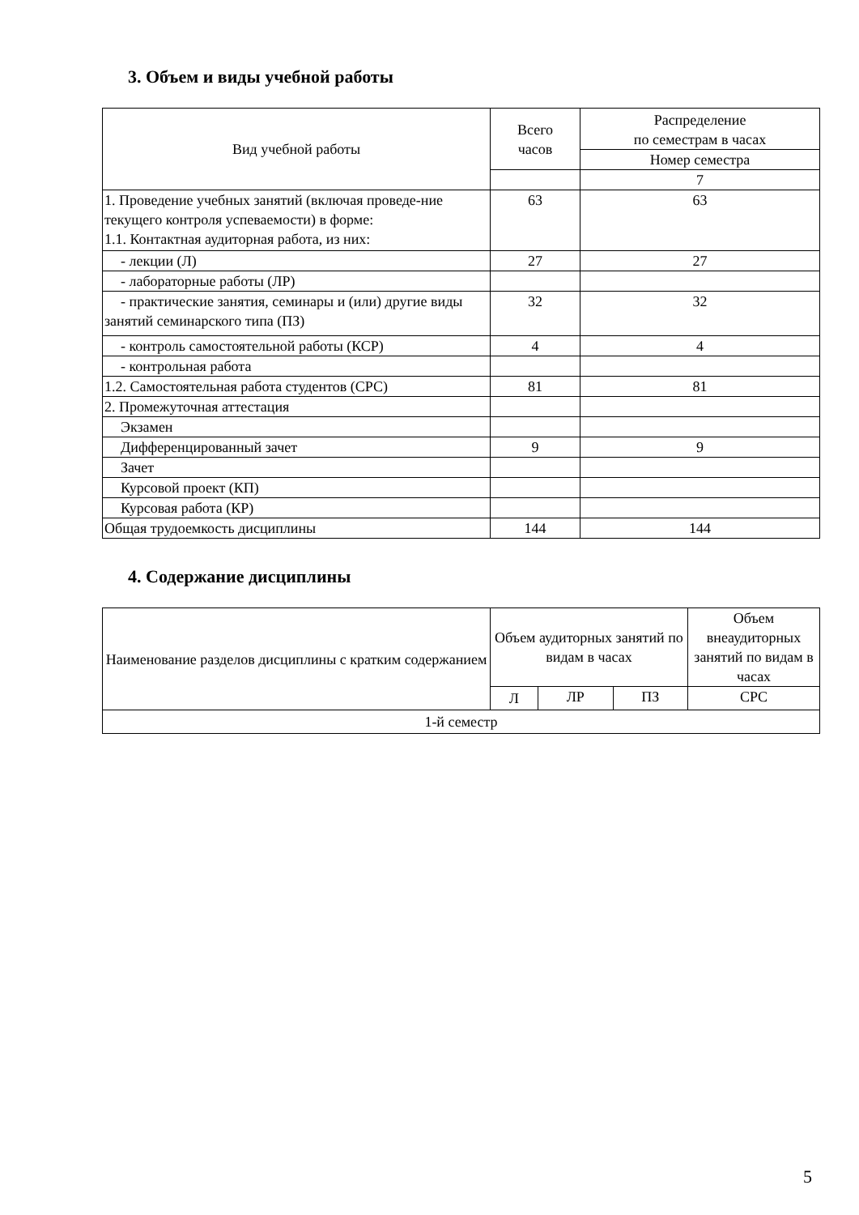3. Объем и виды учебной работы
| Вид учебной работы | Всего часов | Распределение по семестрам в часах |
| --- | --- | --- |
| | | Номер семестра |
| | | 7 |
| 1. Проведение учебных занятий (включая проведе-ние текущего контроля успеваемости) в форме: 1.1. Контактная аудиторная работа, из них: | 63 | 63 |
| - лекции (Л) | 27 | 27 |
| - лабораторные работы (ЛР) | | |
| - практические занятия, семинары и (или) другие виды занятий семинарского типа (ПЗ) | 32 | 32 |
| - контроль самостоятельной работы (КСР) | 4 | 4 |
| - контрольная работа | | |
| 1.2. Самостоятельная работа студентов (СРС) | 81 | 81 |
| 2. Промежуточная аттестация | | |
| Экзамен | | |
| Дифференцированный зачет | 9 | 9 |
| Зачет | | |
| Курсовой проект (КП) | | |
| Курсовая работа (КР) | | |
| Общая трудоемкость дисциплины | 144 | 144 |
4. Содержание дисциплины
| Наименование разделов дисциплины с кратким содержанием | Объем аудиторных занятий по видам в часах | | | Объем внеаудиторных занятий по видам в часах |
| --- | --- | --- | --- | --- |
| | Л | ЛР | ПЗ | СРС |
| 1-й семестр | | | | |
5